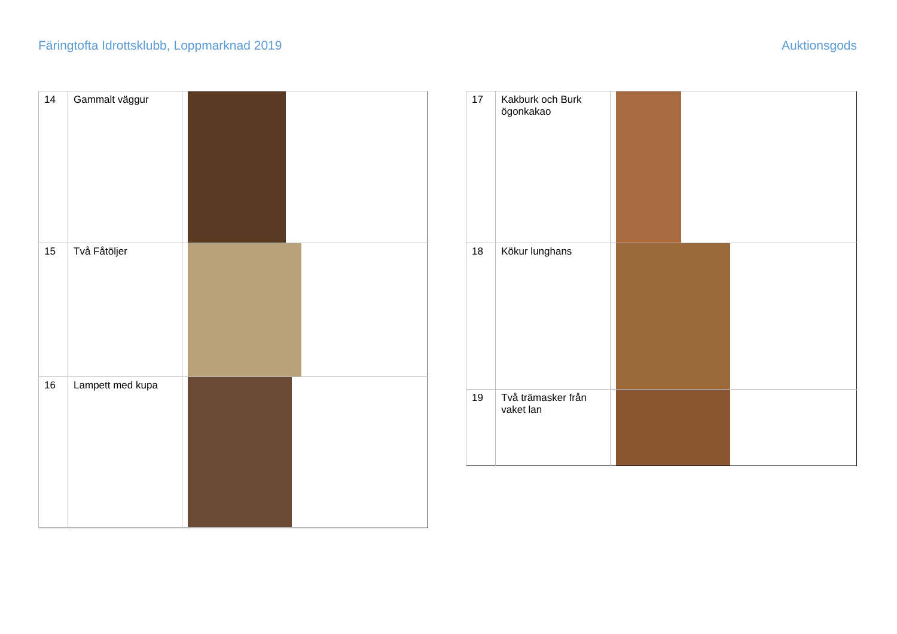Färingtofta Idrottsklubb, Loppmarknad 2019 Auktionsgods
| 14 | Gammalt väggur | |
| 15 | Två Fåtöljer | |
| 16 | Lampett med kupa | |
| 17 | Kakburk och Burk ögonkakao | |
| 18 | Kökur lunghans | |
| 19 | Två trämasker från vaket lan | |